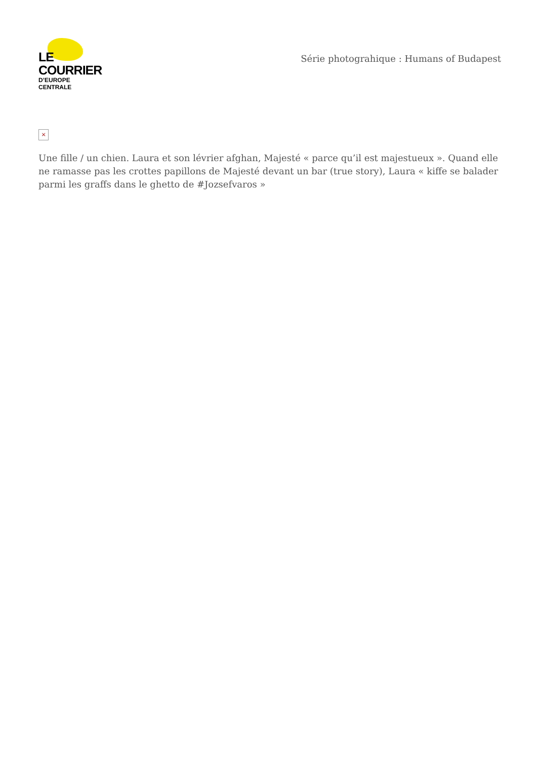LE COURRIER
D’EUROPE CENTRALE
Série photograhique : Humans of Budapest
×
Une fille / un chien. Laura et son lévrier afghan, Majesté « parce qu’il est majestueux ». Quand elle ne ramasse pas les crottes papillons de Majesté devant un bar (true story), Laura « kiffe se balader parmi les graffs dans le ghetto de #Jozsefvaros »